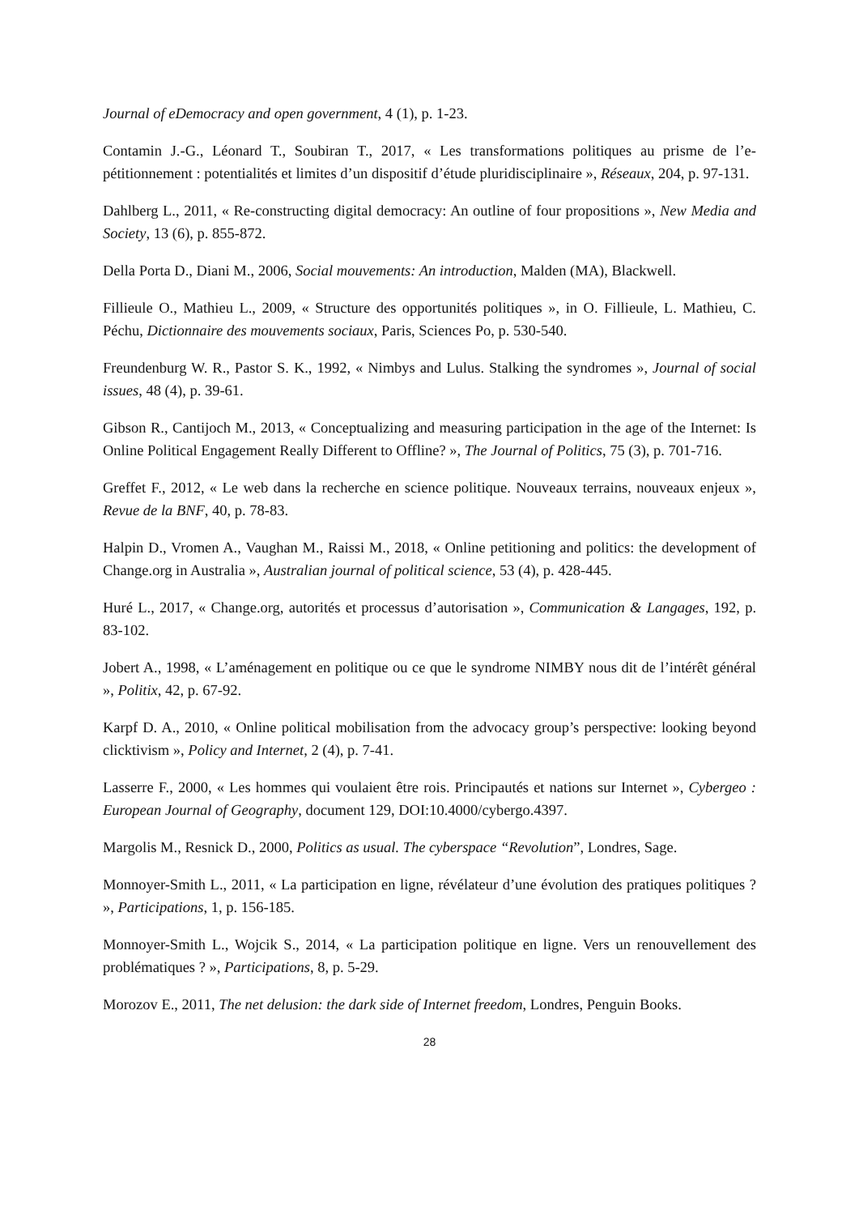Journal of eDemocracy and open government, 4 (1), p. 1-23.
Contamin J.-G., Léonard T., Soubiran T., 2017, « Les transformations politiques au prisme de l’e-pétitionnement : potentialités et limites d’un dispositif d’étude pluridisciplinaire », Réseaux, 204, p. 97-131.
Dahlberg L., 2011, « Re-constructing digital democracy: An outline of four propositions », New Media and Society, 13 (6), p. 855-872.
Della Porta D., Diani M., 2006, Social mouvements: An introduction, Malden (MA), Blackwell.
Fillieule O., Mathieu L., 2009, « Structure des opportunités politiques », in O. Fillieule, L. Mathieu, C. Péchu, Dictionnaire des mouvements sociaux, Paris, Sciences Po, p. 530-540.
Freundenburg W. R., Pastor S. K., 1992, « Nimbys and Lulus. Stalking the syndromes », Journal of social issues, 48 (4), p. 39-61.
Gibson R., Cantijoch M., 2013, « Conceptualizing and measuring participation in the age of the Internet: Is Online Political Engagement Really Different to Offline? », The Journal of Politics, 75 (3), p. 701-716.
Greffet F., 2012, « Le web dans la recherche en science politique. Nouveaux terrains, nouveaux enjeux », Revue de la BNF, 40, p. 78-83.
Halpin D., Vromen A., Vaughan M., Raissi M., 2018, « Online petitioning and politics: the development of Change.org in Australia », Australian journal of political science, 53 (4), p. 428-445.
Huré L., 2017, « Change.org, autorités et processus d’autorisation », Communication & Langages, 192, p. 83-102.
Jobert A., 1998, « L’aménagement en politique ou ce que le syndrome NIMBY nous dit de l’intérêt général », Politix, 42, p. 67-92.
Karpf D. A., 2010, « Online political mobilisation from the advocacy group’s perspective: looking beyond clicktivism », Policy and Internet, 2 (4), p. 7-41.
Lasserre F., 2000, « Les hommes qui voulaient être rois. Principautés et nations sur Internet », Cybergeo : European Journal of Geography, document 129, DOI:10.4000/cybergo.4397.
Margolis M., Resnick D., 2000, Politics as usual. The cyberspace “Revolution”, Londres, Sage.
Monnoyer-Smith L., 2011, « La participation en ligne, révélateur d’une évolution des pratiques politiques ? », Participations, 1, p. 156-185.
Monnoyer-Smith L., Wojcik S., 2014, « La participation politique en ligne. Vers un renouvellement des problématiques ? », Participations, 8, p. 5-29.
Morozov E., 2011, The net delusion: the dark side of Internet freedom, Londres, Penguin Books.
28